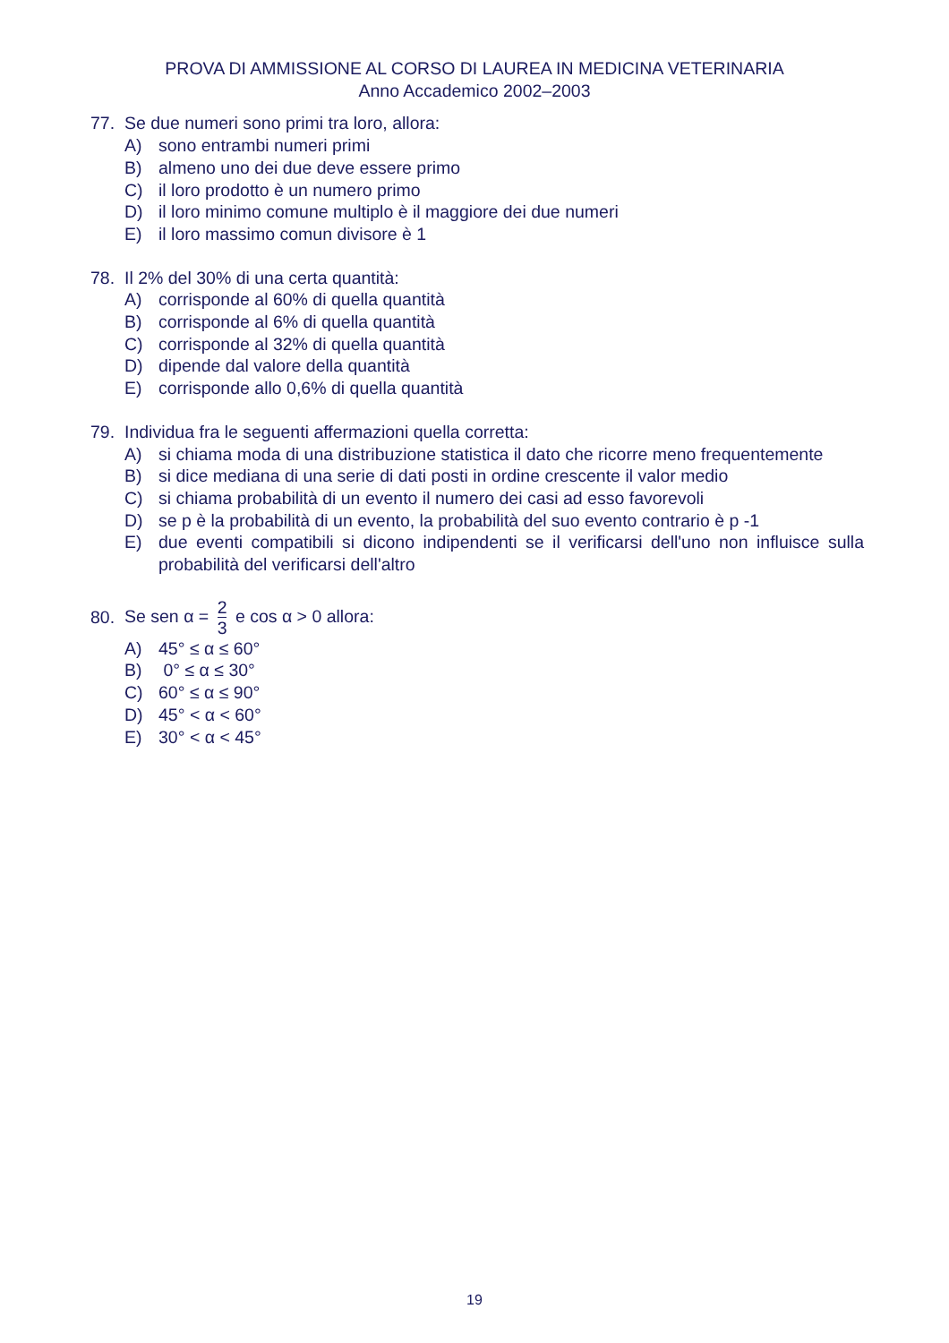PROVA DI AMMISSIONE AL CORSO DI LAUREA IN MEDICINA VETERINARIA
Anno Accademico 2002–2003
77. Se due numeri sono primi tra loro, allora:
A) sono entrambi numeri primi
B) almeno uno dei due deve essere primo
C) il loro prodotto è un numero primo
D) il loro minimo comune multiplo è il maggiore dei due numeri
E) il loro massimo comun divisore è 1
78. Il 2% del 30% di una certa quantità:
A) corrisponde al 60% di quella quantità
B) corrisponde al 6% di quella quantità
C) corrisponde al 32% di quella quantità
D) dipende dal valore della quantità
E) corrisponde allo 0,6% di quella quantità
79. Individua fra le seguenti affermazioni quella corretta:
A) si chiama moda di una distribuzione statistica il dato che ricorre meno frequentemente
B) si dice mediana di una serie di dati posti in ordine crescente il valor medio
C) si chiama probabilità di un evento il numero dei casi ad esso favorevoli
D) se p è la probabilità di un evento, la probabilità del suo evento contrario è p -1
E) due eventi compatibili si dicono indipendenti se il verificarsi dell'uno non influisce sulla probabilità del verificarsi dell'altro
80. Se sen α = 2 3 e cos α > 0 allora:
A) 45° ≤ α ≤ 60°
B) 0° ≤ α ≤ 30°
C) 60° ≤ α ≤ 90°
D) 45° < α < 60°
E) 30° < α < 45°
19